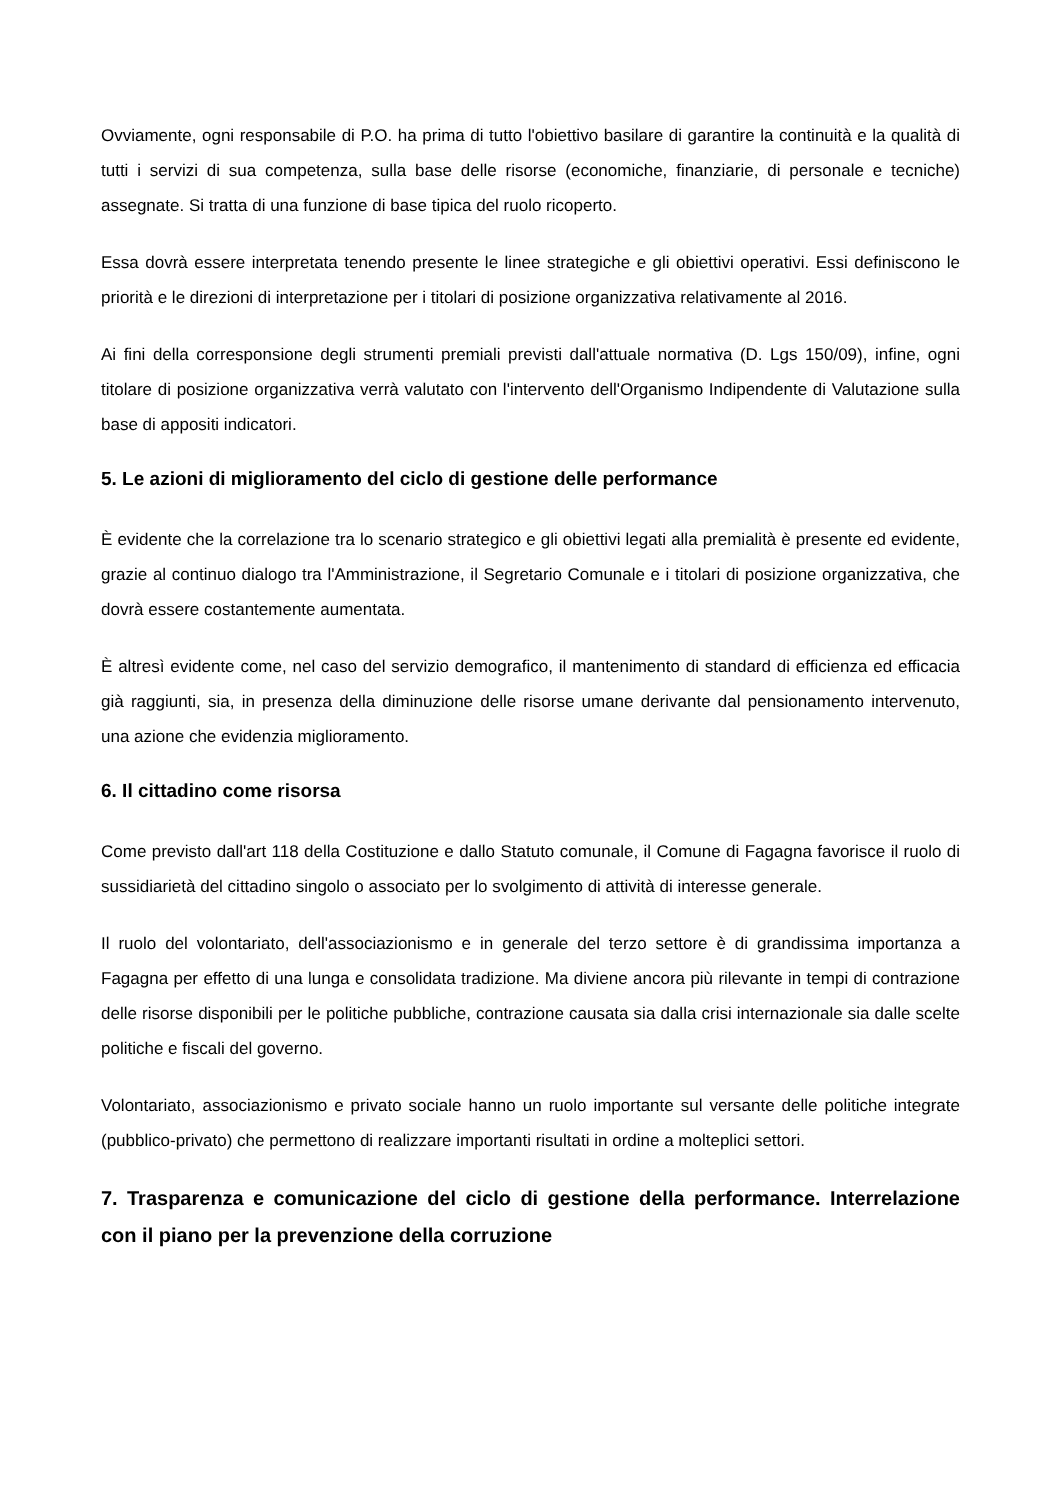Ovviamente, ogni responsabile di P.O. ha prima di tutto l'obiettivo basilare di garantire la continuità e la qualità di tutti i servizi di sua competenza, sulla base delle risorse (economiche, finanziarie, di personale e tecniche) assegnate. Si tratta di una funzione di base tipica del ruolo ricoperto.
Essa dovrà essere interpretata tenendo presente le linee strategiche e gli obiettivi operativi. Essi definiscono le priorità e le direzioni di interpretazione per i titolari di posizione organizzativa relativamente al 2016.
Ai fini della corresponsione degli strumenti premiali previsti dall'attuale normativa (D. Lgs 150/09), infine, ogni titolare di posizione organizzativa verrà valutato con l'intervento dell'Organismo Indipendente di Valutazione sulla base di appositi indicatori.
5. Le azioni di miglioramento del ciclo di gestione delle performance
È evidente che la correlazione tra lo scenario strategico e gli obiettivi legati alla premialità è presente ed evidente, grazie al continuo dialogo tra l'Amministrazione, il Segretario Comunale e i titolari di posizione organizzativa, che dovrà essere costantemente aumentata.
È altresì evidente come, nel caso del servizio demografico, il mantenimento di standard di efficienza ed efficacia già raggiunti, sia, in presenza della diminuzione delle risorse umane derivante dal pensionamento intervenuto, una azione che evidenzia miglioramento.
6. Il cittadino come risorsa
Come previsto dall'art 118 della Costituzione e dallo Statuto comunale, il Comune di Fagagna favorisce il ruolo di sussidiarietà del cittadino singolo o associato per lo svolgimento di attività di interesse generale.
Il ruolo del volontariato, dell'associazionismo e in generale del terzo settore è di grandissima importanza a Fagagna per effetto di una lunga e consolidata tradizione. Ma diviene ancora più rilevante in tempi di contrazione delle risorse disponibili per le politiche pubbliche, contrazione causata sia dalla crisi internazionale sia dalle scelte politiche e fiscali del governo.
Volontariato, associazionismo e privato sociale hanno un ruolo importante sul versante delle politiche integrate (pubblico-privato) che permettono di realizzare importanti risultati in ordine a molteplici settori.
7. Trasparenza e comunicazione del ciclo di gestione della performance. Interrelazione con il piano per la prevenzione della corruzione